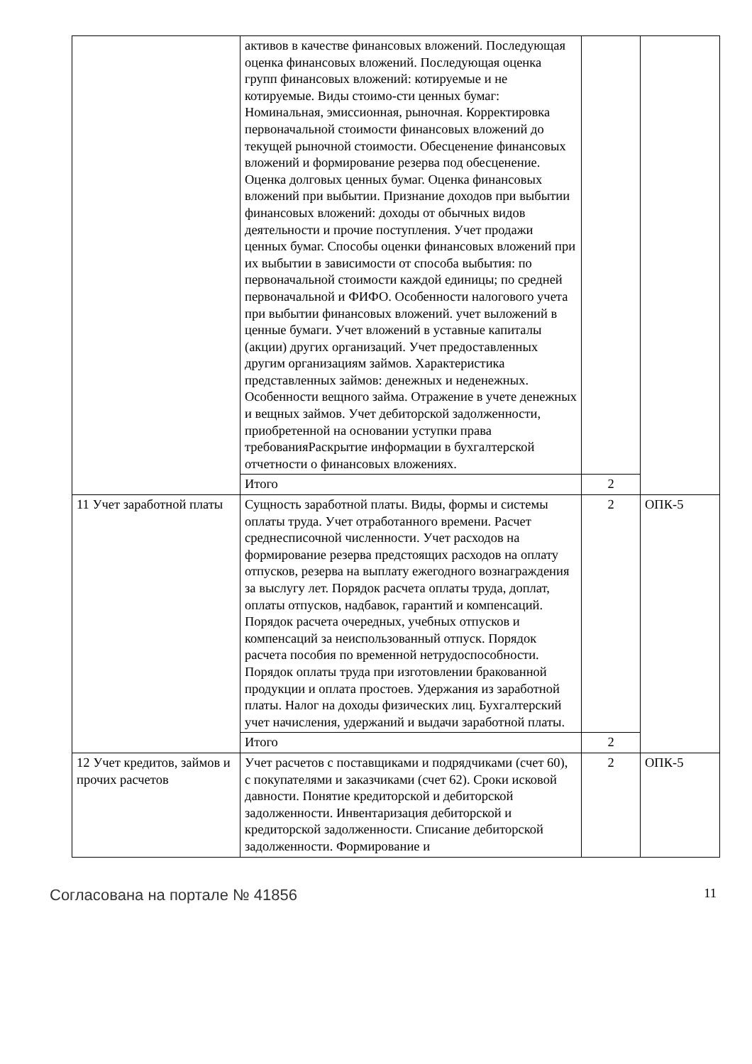| | активов в качестве финансовых вложений. Последующая оценка финансовых вложений. Последующая оценка групп финансовых вложений: котируемые и не котируемые. Виды стоимо-сти ценных бумаг: Номинальная, эмиссионная, рыночная. Корректировка первоначальной стоимости финансовых вложений до текущей рыночной стоимости. Обесценение финансовых вложений и формирование резерва под обесценение. Оценка долговых ценных бумаг. Оценка финансовых вложений при выбытии. Признание доходов при выбытии финансовых вложений: доходы от обычных видов деятельности и прочие поступления. Учет продажи ценных бумаг. Способы оценки финансовых вложений при их выбытии в зависимости от способа выбытия: по первоначальной стоимости каждой единицы; по средней первоначальной и ФИФО. Особенности налогового учета при выбытии финансовых вложений. учет выложений в ценные бумаги. Учет вложений в уставные капиталы (акции) других организаций. Учет предоставленных другим организациям займов. Характеристика представленных займов: денежных и неденежных. Особенности вещного займа. Отражение в учете денежных и вещных займов. Учет дебиторской задолженности, приобретенной на основании уступки права требованияРаскрытие информации в бухгалтерской отчетности о финансовых вложениях. | | |
| | Итого | 2 | |
| 11 Учет заработной платы | Сущность заработной платы. Виды, формы и системы оплаты труда. Учет отработанного времени. Расчет среднесписочной численности. Учет расходов на формирование резерва предстоящих расходов на оплату отпусков, резерва на выплату ежегодного вознаграждения за выслугу лет. Порядок расчета оплаты труда, доплат, оплаты отпусков, надбавок, гарантий и компенсаций. Порядок расчета очередных, учебных отпусков и компенсаций за неиспользованный отпуск. Порядок расчета пособия по временной нетрудоспособности. Порядок оплаты труда при изготовлении бракованной продукции и оплата простоев. Удержания из заработной платы. Налог на доходы физических лиц. Бухгалтерский учет начисления, удержаний и выдачи заработной платы. | 2 | ОПК-5 |
| | Итого | 2 | |
| 12 Учет кредитов, займов и прочих расчетов | Учет расчетов с поставщиками и подрядчиками (счет 60), с покупателями и заказчиками (счет 62). Сроки исковой давности. Понятие кредиторской и дебиторской задолженности. Инвентаризация дебиторской и кредиторской задолженности. Списание дебиторской задолженности. Формирование и | 2 | ОПК-5 |
Согласована на портале № 41856 11